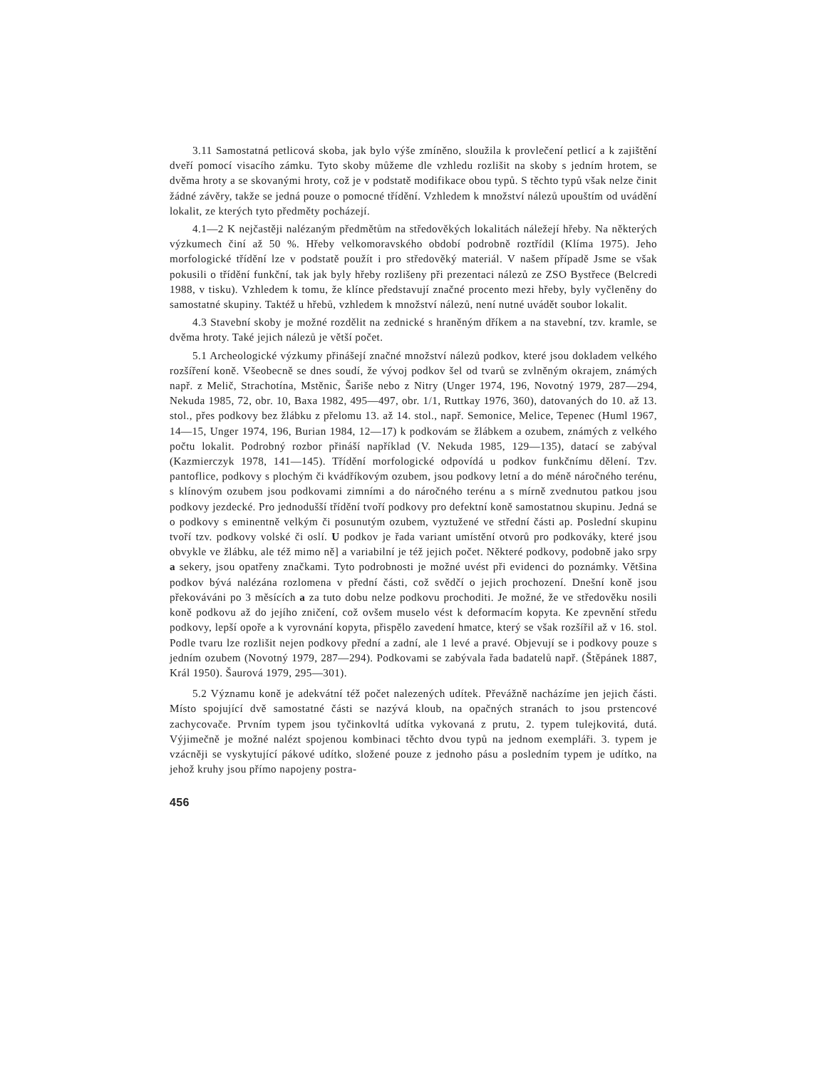3.11 Samostatná petlicová skoba, jak bylo výše zmíněno, sloužila k provlečení petlicí a k zajištění dveří pomocí visacího zámku. Tyto skoby můžeme dle vzhledu rozlišit na skoby s jedním hrotem, se dvěma hroty a se skovanými hroty, což je v podstatě modifikace obou typů. S těchto typů však nelze činit žádné závěry, takže se jedná pouze o pomocné třídění. Vzhledem k množství nálezů upouštím od uvádění lokalit, ze kterých tyto předměty pocházejí.
4.1—2 K nejčastěji nalézaným předmětům na středověkých lokalitách náležejí hřeby. Na některých výzkumech činí až 50 %. Hřeby velkomoravského období podrobně roztřídil (Klíma 1975). Jeho morfologické třídění lze v podstatě použít i pro středověký materiál. V našem případě Jsme se však pokusili o třídění funkční, tak jak byly hřeby rozlišeny při prezentaci nálezů ze ZSO Bystřece (Belcredi 1988, v tisku). Vzhledem k tomu, že klínce představují značné procento mezi hřeby, byly vyčleněny do samostatné skupiny. Taktéž u hřebů, vzhledem k množství nálezů, není nutné uvádět soubor lokalit.
4.3 Stavební skoby je možné rozdělit na zednické s hraněným dříkem a na stavební, tzv. kramle, se dvěma hroty. Také jejich nálezů je větší počet.
5.1 Archeologické výzkumy přinášejí značné množství nálezů podkov, které jsou dokladem velkého rozšíření koně. Všeobecně se dnes soudí, že vývoj podkov šel od tvarů se zvlněným okrajem, známých např. z Melič, Strachotína, Mstěnic, Šariše nebo z Nitry (Unger 1974, 196, Novotný 1979, 287—294, Nekuda 1985, 72, obr. 10, Baxa 1982, 495—497, obr. 1/1, Ruttkay 1976, 360), datovaných do 10. až 13. stol., přes podkovy bez žlábku z přelomu 13. až 14. stol., např. Semonice, Melice, Tepenec (Huml 1967, 14—15, Unger 1974, 196, Burian 1984, 12—17) k podkovám se žlábkem a ozubem, známých z velkého počtu lokalit. Podrobný rozbor přináší například (V. Nekuda 1985, 129—135), datací se zabýval (Kazmierczyk 1978, 141—145). Třídění morfologické odpovídá u podkov funkčnímu dělení. Tzv. pantoflice, podkovy s plochým či kvádříkovým ozubem, jsou podkovy letní a do méně náročného terénu, s klínovým ozubem jsou podkovami zimními a do náročného terénu a s mírně zvednutou patkou jsou podkovy jezdecké. Pro jednodušší třídění tvoří podkovy pro defektní koně samostatnou skupinu. Jedná se o podkovy s eminentně velkým či posunutým ozubem, vyztužené ve střední části ap. Poslední skupinu tvoří tzv. podkovy volské či oslí. U podkov je řada variant umístění otvorů pro podkováky, které jsou obvykle ve žlábku, ale též mimo ně] a variabilní je též jejich počet. Některé podkovy, podobně jako srpy a sekery, jsou opatřeny značkami. Tyto podrobnosti je možné uvést při evidenci do poznámky. Většina podkov bývá nalézána rozlomena v přední části, což svědčí o jejich prochození. Dnešní koně jsou překováváni po 3 měsících a za tuto dobu nelze podkovu prochoditi. Je možné, že ve středověku nosili koně podkovu až do jejího zničení, což ovšem muselo vést k deformacím kopyta. Ke zpevnění středu podkovy, lepší opoře a k vyrovnání kopyta, přispělo zavedení hmatce, který se však rozšířil až v 16. stol. Podle tvaru lze rozlišit nejen podkovy přední a zadní, ale 1 levé a pravé. Objevují se i podkovy pouze s jedním ozubem (Novotný 1979, 287—294). Podkovami se zabývala řada badatelů např. (Štěpánek 1887, Král 1950). Šaurová 1979, 295—301).
5.2 Významu koně je adekvátní též počet nalezených udítek. Převážně nacházíme jen jejich části. Místo spojující dvě samostatné části se nazývá kloub, na opačných stranách to jsou prstencové zachycovače. Prvním typem jsou tyčinkovltá udítka vykovaná z prutu, 2. typem tulejkovitá, dutá. Výjimečně je možné nalézt spojenou kombinaci těchto dvou typů na jednom exempláři. 3. typem je vzácněji se vyskytující pákové udítko, složené pouze z jednoho pásu a posledním typem je udítko, na jehož kruhy jsou přímo napojeny postra-
456